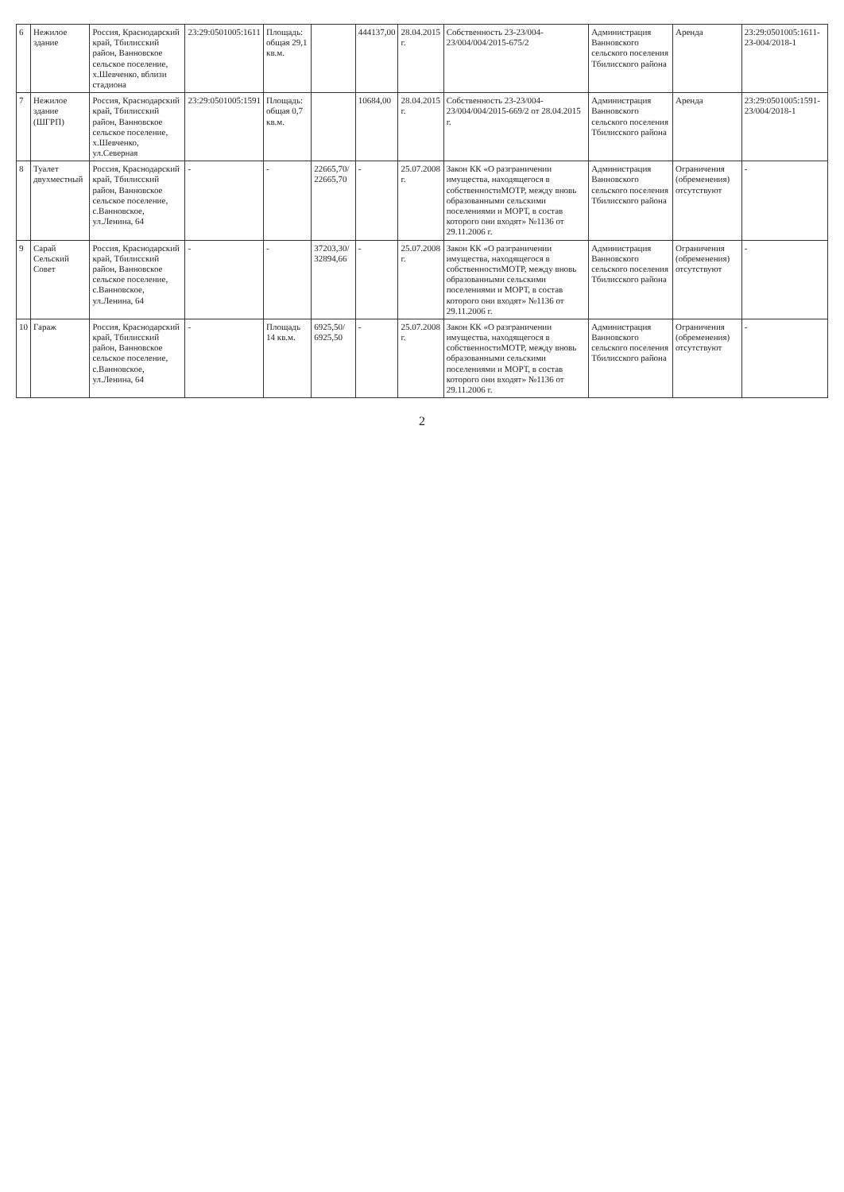| 6 | Нежилое здание | Россия, Краснодарский край, Тбилисский район, Ванновское сельское поселение, х.Шевченко, вблизи стадиона | 23:29:0501005:1611 | Площадь: общая 29,1 кв.м. | | 444137,00 | 28.04.2015 г. | Собственность 23-23/004-23/004/004/2015-675/2 | Администрация Ванновского сельского поселения Тбилисского района | Аренда | 23:29:0501005:1611-23-004/2018-1 |
| 7 | Нежилое здание (ШГРП) | Россия, Краснодарский край, Тбилисский район, Ванновское сельское поселение, х.Шевченко, ул.Северная | 23:29:0501005:1591 | Площадь: общая 0,7 кв.м. | | 10684,00 | 28.04.2015 г. | Собственность 23-23/004-23/004/004/2015-669/2 от 28.04.2015 г. | Администрация Ванновского сельского поселения Тбилисского района | Аренда | 23:29:0501005:1591-23/004/2018-1 |
| 8 | Туалет двухместный | Россия, Краснодарский край, Тбилисский район, Ванновское сельское поселение, с.Ванновское, ул.Ленина, 64 | - | - | 22665,70/ 22665,70 | - | 25.07.2008 г. | Закон КК «О разграничении имущества, находящегося в собственностиМОТР, между вновь образованными сельскими поселениями и МОРТ, в состав которого они входят» №1136 от 29.11.2006 г. | Администрация Ванновского сельского поселения Тбилисского района | Ограничения (обременения) отсутствуют | - |
| 9 | Сарай Сельский Совет | Россия, Краснодарский край, Тбилисский район, Ванновское сельское поселение, с.Ванновское, ул.Ленина, 64 | - | - | 37203,30/ 32894,66 | - | 25.07.2008 г. | Закон КК «О разграничении имущества, находящегося в собственностиМОТР, между вновь образованными сельскими поселениями и МОРТ, в состав которого они входят» №1136 от 29.11.2006 г. | Администрация Ванновского сельского поселения Тбилисского района | Ограничения (обременения) отсутствуют | - |
| 10 | Гараж | Россия, Краснодарский край, Тбилисский район, Ванновское сельское поселение, с.Ванновское, ул.Ленина, 64 | - | Площадь 14 кв.м. | 6925,50/ 6925,50 | - | 25.07.2008 г. | Закон КК «О разграничении имущества, находящегося в собственностиМОТР, между вновь образованными сельскими поселениями и МОРТ, в состав которого они входят» №1136 от 29.11.2006 г. | Администрация Ванновского сельского поселения Тбилисского района | Ограничения (обременения) отсутствуют | - |
2